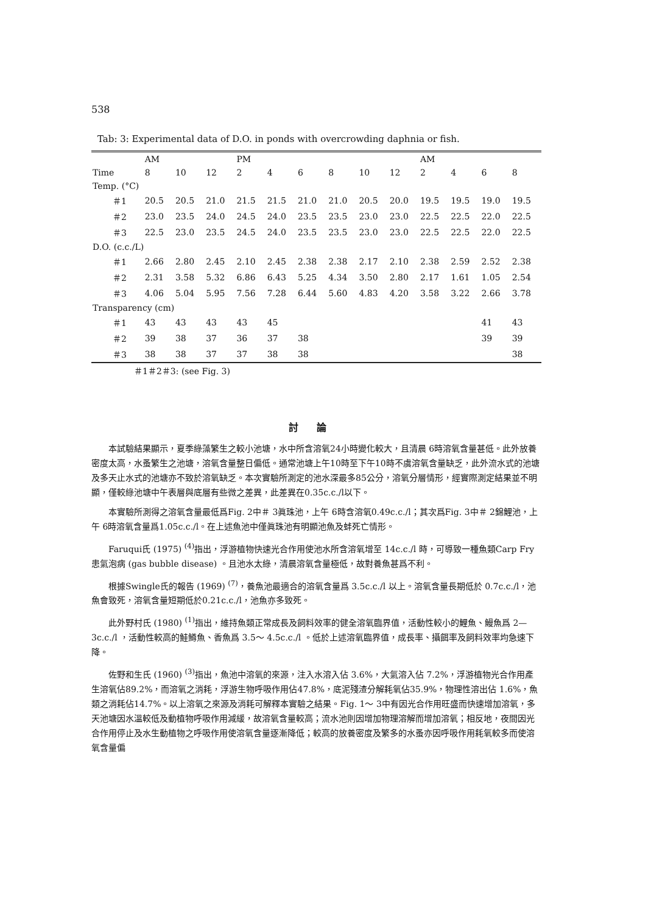538
Tab: 3: Experimental data of D.O. in ponds with overcrowding daphnia or fish.
| | AM | | | PM | | | | | | AM | | | |
| --- | --- | --- | --- | --- | --- | --- | --- | --- | --- | --- | --- | --- | --- |
| Time | 8 | 10 | 12 | 2 | 4 | 6 | 8 | 10 | 12 | 2 | 4 | 6 | 8 |
| Temp. (°C) | | | | | | | | | | | | | |
| ＃1 | 20.5 | 20.5 | 21.0 | 21.5 | 21.5 | 21.0 | 21.0 | 20.5 | 20.0 | 19.5 | 19.5 | 19.0 | 19.5 |
| ＃2 | 23.0 | 23.5 | 24.0 | 24.5 | 24.0 | 23.5 | 23.5 | 23.0 | 23.0 | 22.5 | 22.5 | 22.0 | 22.5 |
| ＃3 | 22.5 | 23.0 | 23.5 | 24.5 | 24.0 | 23.5 | 23.5 | 23.0 | 23.0 | 22.5 | 22.5 | 22.0 | 22.5 |
| D.O. (c.c./L) | | | | | | | | | | | | | |
| ＃1 | 2.66 | 2.80 | 2.45 | 2.10 | 2.45 | 2.38 | 2.38 | 2.17 | 2.10 | 2.38 | 2.59 | 2.52 | 2.38 |
| ＃2 | 2.31 | 3.58 | 5.32 | 6.86 | 6.43 | 5.25 | 4.34 | 3.50 | 2.80 | 2.17 | 1.61 | 1.05 | 2.54 |
| ＃3 | 4.06 | 5.04 | 5.95 | 7.56 | 7.28 | 6.44 | 5.60 | 4.83 | 4.20 | 3.58 | 3.22 | 2.66 | 3.78 |
| Transparency (cm) | | | | | | | | | | | | | |
| ＃1 | 43 | 43 | 43 | 43 | 45 | | | | | | | 41 | 43 |
| ＃2 | 39 | 38 | 37 | 36 | 37 | 38 | | | | | | 39 | 39 |
| ＃3 | 38 | 38 | 37 | 37 | 38 | 38 | | | | | | | 38 |
＃1＃2＃3: (see Fig. 3)
討論
本試驗結果顯示，夏季綠藻繁生之較小池塘，水中所含溶氧24小時變化較大，且清晨 6時溶氧含量甚低。此外放養密度太高，水蚤繁生之池塘，溶氧含量整日偏低。通常池塘上午10時至下午10時不虞溶氧含量缺乏，此外流水式的池塘及多天止水式的池塘亦不致於溶氧缺乏。本次實驗所測定的池水深最多85公分，溶氧分層情形，經實際測定結果並不明顯，僅較綠池塘中午表層與底層有些微之差異，此差異在0.35c.c./l以下。
本實驗所測得之溶氧含量最低爲Fig. 2中＃ 3眞珠池，上午 6時含溶氧0.49c.c./l；其次爲Fig. 3中＃ 2錦鯉池，上午 6時溶氧含量爲1.05c.c./l。在上述魚池中僅眞珠池有明顯池魚及蚌死亡情形。
Faruqui氏 (1975) <sup>(4)</sup>指出，浮游植物快速光合作用使池水所含溶氧增至 14c.c./l 時，可導致一種魚類Carp Fry患氣泡病 (gas bubble disease) 。且池水太綠，清晨溶氧含量極低，故對養魚甚爲不利。
根據Swingle氏的報告 (1969) <sup>(7)</sup>，養魚池最適合的溶氧含量爲 3.5c.c./l 以上。溶氧含量長期低於 0.7c.c./l，池魚會致死，溶氧含量短期低於0.21c.c./l，池魚亦多致死。
此外野村氏 (1980) <sup>(1)</sup>指出，維持魚類正常成長及飼料效率的健全溶氧臨界值，活動性較小的鯉魚、鰻魚爲 2— 3c.c./l ，活動性較高的鮭鱒魚、香魚爲 3.5～ 4.5c.c./l 。低於上述溶氧臨界值，成長率、攝餌率及飼料效率均急速下降。
佐野和生氏 (1960) <sup>(3)</sup>指出，魚池中溶氧的來源，注入水溶入佔 3.6%，大氣溶入佔 7.2%，浮游植物光合作用產生溶氧佔89.2%，而溶氧之消耗，浮游生物呼吸作用佔47.8%，底泥殘渣分解耗氧佔35.9%，物理性溶出佔 1.6%，魚類之消耗佔14.7%。以上溶氧之來源及消耗可解釋本實驗之結果。Fig. 1～ 3中有因光合作用旺盛而快速增加溶氧，多天池塘因水溫較低及動植物呼吸作用減緩，故溶氧含量較高；流水池則因增加物理溶解而增加溶氧；相反地，夜間因光合作用停止及水生動植物之呼吸作用使溶氧含量逐漸降低；較高的放養密度及繁多的水蚤亦因呼吸作用耗氧較多而使溶氧含量偏